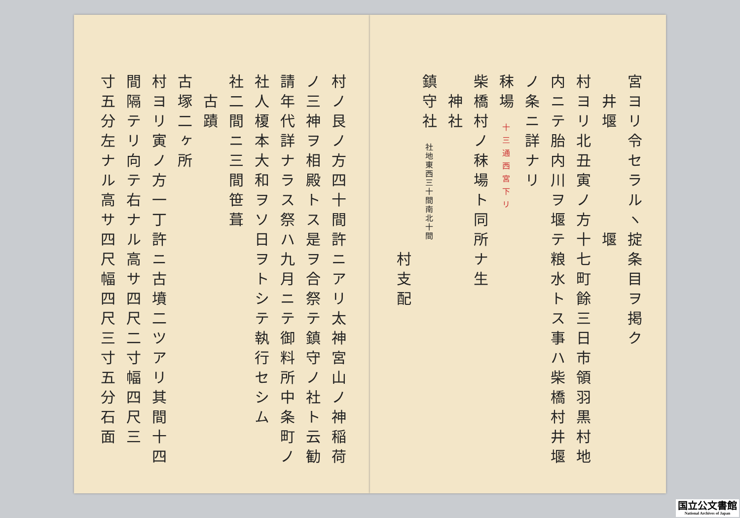宮ヨリ令セラルヽ掟条目ヲ掲ク
　井堰　　　　　堰
村ヨリ北丑寅ノ方十七町餘三日市領羽黒村地
内ニテ胎内川ヲ堰テ粮水トス事ハ柴橋村井堰
ノ条ニ詳ナリ
秣場 十三通西宮下リ
柴橋村ノ秣場ト同所ナ生
　神社
鎮守社 社地東西三十間南北十間
　　　　　　　　　村支配
村ノ艮ノ方四十間許ニアリ太神宮山ノ神稲荷
ノ三神ヲ相殿トス是ヲ合祭テ鎮守ノ社ト云勧
請年代詳ナラス祭ハ九月ニテ御料所中条町ノ
社人榎本大和ヲソ日ヲトシテ執行セシム
社二間ニ三間笹葺
　古蹟
古塚二ヶ所
村ヨリ寅ノ方一丁許ニ古墳二ツアリ其間十四
間隔テリ向テ右ナル高サ四尺二寸幅四尺三
寸五分左ナル高サ四尺幅四尺三寸五分石面
国立公文書館
National Archives of Japan